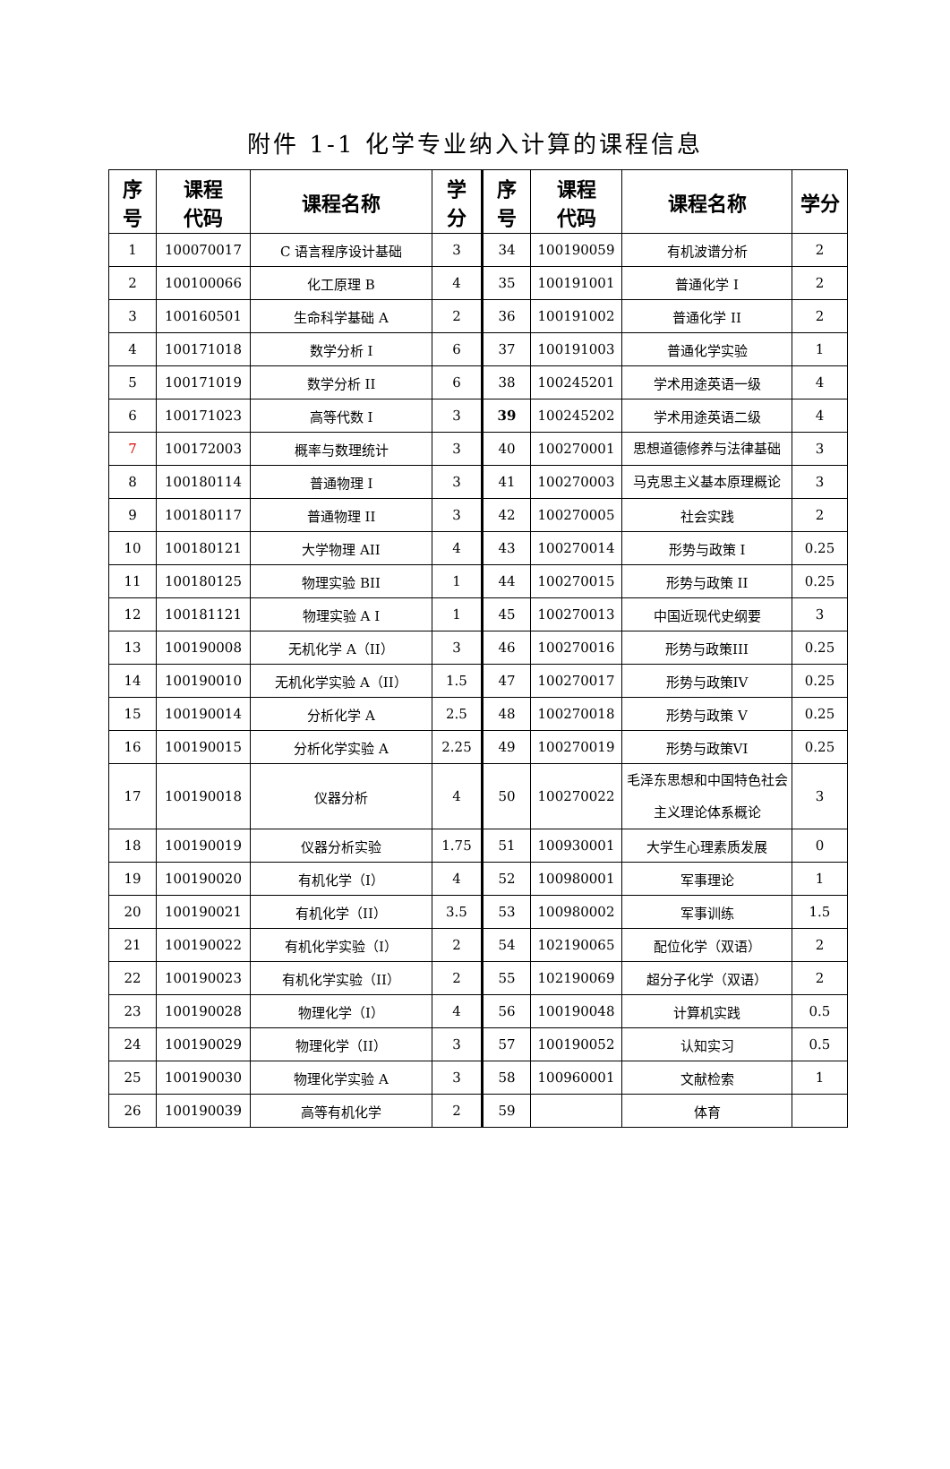附件 1-1 化学专业纳入计算的课程信息
| 序 号 | 课程 代码 | 课程名称 | 学 分 | 序 号 | 课程 代码 | 课程名称 | 学分 |
| --- | --- | --- | --- | --- | --- | --- | --- |
| 1 | 100070017 | C 语言程序设计基础 | 3 | 34 | 100190059 | 有机波谱分析 | 2 |
| 2 | 100100066 | 化工原理 B | 4 | 35 | 100191001 | 普通化学 I | 2 |
| 3 | 100160501 | 生命科学基础 A | 2 | 36 | 100191002 | 普通化学 II | 2 |
| 4 | 100171018 | 数学分析 I | 6 | 37 | 100191003 | 普通化学实验 | 1 |
| 5 | 100171019 | 数学分析 II | 6 | 38 | 100245201 | 学术用途英语一级 | 4 |
| 6 | 100171023 | 高等代数 I | 3 | 39 | 100245202 | 学术用途英语二级 | 4 |
| 7 | 100172003 | 概率与数理统计 | 3 | 40 | 100270001 | 思想道德修养与法律基础 | 3 |
| 8 | 100180114 | 普通物理 I | 3 | 41 | 100270003 | 马克思主义基本原理概论 | 3 |
| 9 | 100180117 | 普通物理 II | 3 | 42 | 100270005 | 社会实践 | 2 |
| 10 | 100180121 | 大学物理 AII | 4 | 43 | 100270014 | 形势与政策 I | 0.25 |
| 11 | 100180125 | 物理实验 BII | 1 | 44 | 100270015 | 形势与政策 II | 0.25 |
| 12 | 100181121 | 物理实验 A I | 1 | 45 | 100270013 | 中国近现代史纲要 | 3 |
| 13 | 100190008 | 无机化学 A（II） | 3 | 46 | 100270016 | 形势与政策III | 0.25 |
| 14 | 100190010 | 无机化学实验 A（II） | 1.5 | 47 | 100270017 | 形势与政策IV | 0.25 |
| 15 | 100190014 | 分析化学 A | 2.5 | 48 | 100270018 | 形势与政策 V | 0.25 |
| 16 | 100190015 | 分析化学实验 A | 2.25 | 49 | 100270019 | 形势与政策VI | 0.25 |
| 17 | 100190018 | 仪器分析 | 4 | 50 | 100270022 | 毛泽东思想和中国特色社会主义理论体系概论 | 3 |
| 18 | 100190019 | 仪器分析实验 | 1.75 | 51 | 100930001 | 大学生心理素质发展 | 0 |
| 19 | 100190020 | 有机化学（I） | 4 | 52 | 100980001 | 军事理论 | 1 |
| 20 | 100190021 | 有机化学（II） | 3.5 | 53 | 100980002 | 军事训练 | 1.5 |
| 21 | 100190022 | 有机化学实验（I） | 2 | 54 | 102190065 | 配位化学（双语） | 2 |
| 22 | 100190023 | 有机化学实验（II） | 2 | 55 | 102190069 | 超分子化学（双语） | 2 |
| 23 | 100190028 | 物理化学（I） | 4 | 56 | 100190048 | 计算机实践 | 0.5 |
| 24 | 100190029 | 物理化学（II） | 3 | 57 | 100190052 | 认知实习 | 0.5 |
| 25 | 100190030 | 物理化学实验 A | 3 | 58 | 100960001 | 文献检索 | 1 |
| 26 | 100190039 | 高等有机化学 | 2 | 59 | | 体育 | |